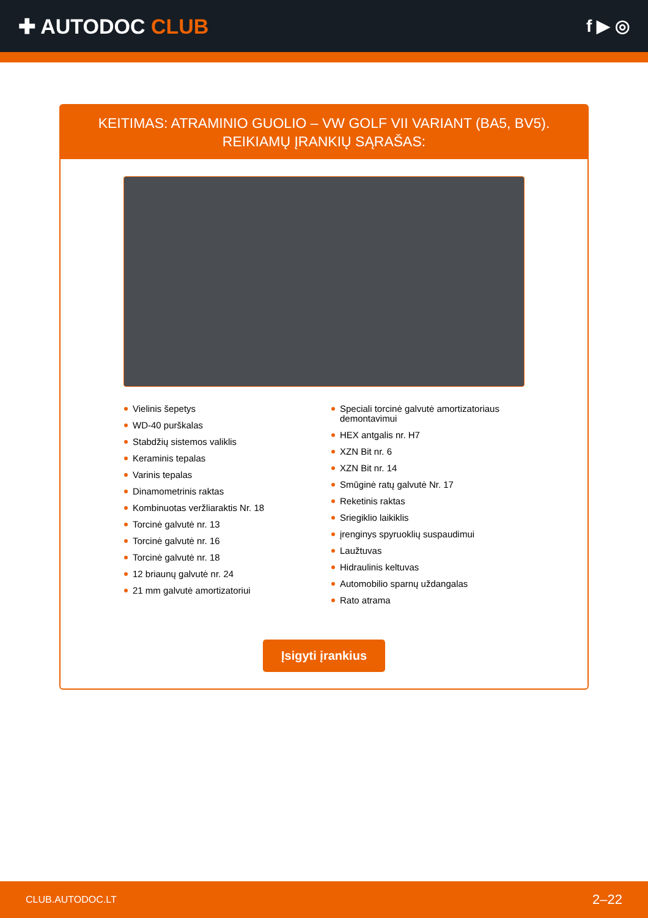✚ AUTODOC CLUB
f ▶ ◎
KEITIMAS: ATRAMINIO GUOLIO – VW GOLF VII VARIANT (BA5, BV5). REIKIAMŲ ĮRANKIŲ SĄRAŠAS:
Vielinis šepetys
WD-40 purškalas
Stabdžių sistemos valiklis
Keraminis tepalas
Varinis tepalas
Dinamometrinis raktas
Kombinuotas veržliaraktis Nr. 18
Torcinė galvutė nr. 13
Torcinė galvutė nr. 16
Torcinė galvutė nr. 18
12 briaunų galvutė nr. 24
21 mm galvutė amortizatoriui
Speciali torcinė galvutė amortizatoriaus demontavimui
HEX antgalis nr. H7
XZN Bit nr. 6
XZN Bit nr. 14
Smūginė ratų galvutė Nr. 17
Reketinis raktas
Sriegiklio laikiklis
įrenginys spyruoklių suspaudimui
Laužtuvas
Hidraulinis keltuvas
Automobilio sparnų uždangalas
Rato atrama
Įsigyti įrankius
CLUB.AUTODOC.LT 2–22